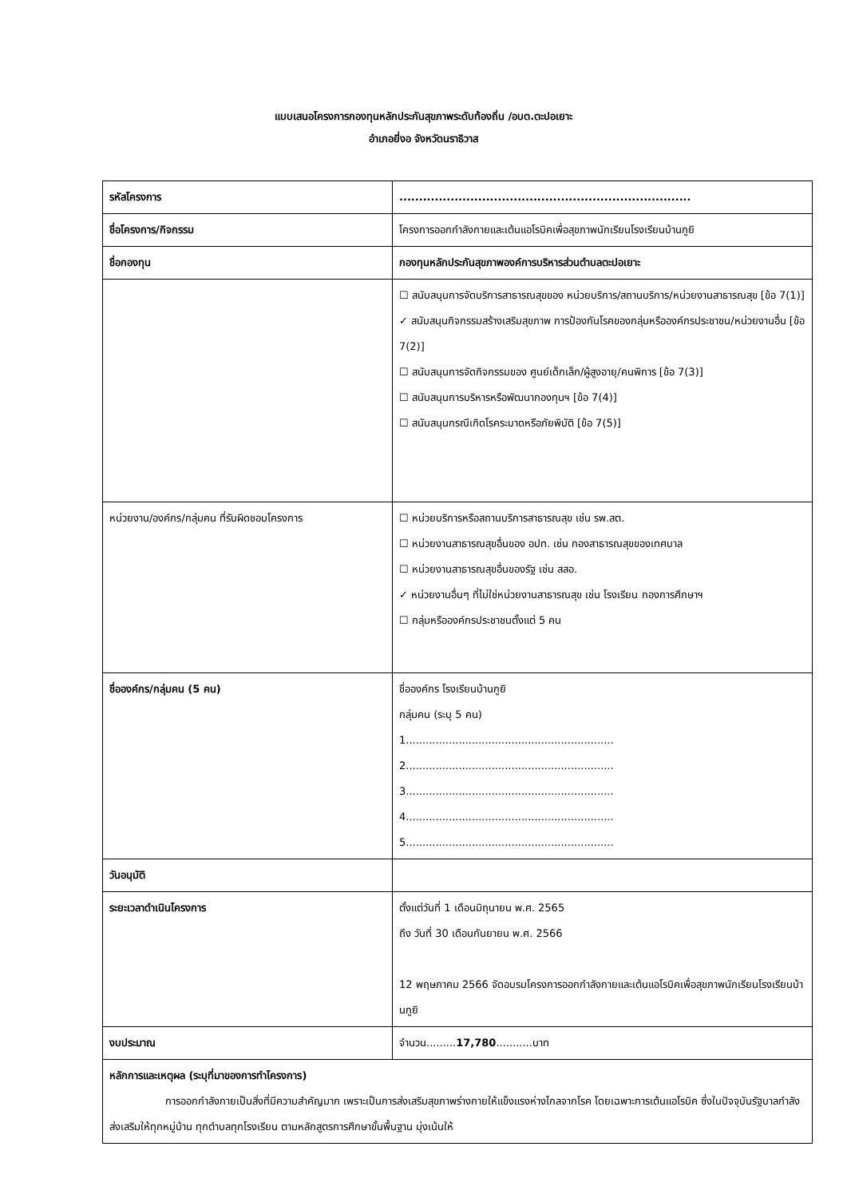แบบเสนอโครงการกองทุนหลักประกันสุขภาพระดับท้องถิ่น /อบต.ตะปอเยาะ
อำเภอยี่งอ จังหวัดนราธิวาส
| รหัสโครงการ | .......................................................................... |
| ชื่อโครงการ/กิจกรรม | โครงการออกกำลังกายและเต้นแอโรบิคเพื่อสุขภาพนักเรียนโรงเรียนบ้านกูยิ |
| ชื่อกองทุน | กองทุนหลักประกันสุขภาพองค์การบริหารส่วนตำบลตะปอเยาะ |
| | ☐ สนับสนุนการจัดบริการสาธารณสุขของ หน่วยบริการ/สถานบริการ/หน่วยงานสาธารณสุข [ข้อ 7(1)] ✓ สนับสนุนกิจกรรมสร้างเสริมสุขภาพ การป้องกันโรคของกลุ่มหรือองค์กรประชาชน/หน่วยงานอื่น [ข้อ 7(2)] ☐ สนับสนุนการจัดกิจกรรมของ ศูนย์เด็กเล็ก/ผู้สูงอายุ/คนพิการ [ข้อ 7(3)] ☐ สนับสนุนการบริหารหรือพัฒนากองทุนฯ [ข้อ 7(4)] ☐ สนับสนุนกรณีเกิดโรคระบาดหรือภัยพิบัติ [ข้อ 7(5)] |
| หน่วยงาน/องค์กร/กลุ่มคน ที่รับผิดชอบโครงการ | ☐ หน่วยบริการหรือสถานบริการสาธารณสุข เช่น รพ.สต. ☐ หน่วยงานสาธารณสุขอื่นของ อปท. เช่น กองสาธารณสุขของเทศบาล ☐ หน่วยงานสาธารณสุขอื่นของรัฐ เช่น สสอ. ✓ หน่วยงานอื่นๆ ที่ไม่ใช่หน่วยงานสาธารณสุข เช่น โรงเรียน กองการศึกษาฯ ☐ กลุ่มหรือองค์กรประชาชนตั้งแต่ 5 คน |
| ชื่อองค์กร/กลุ่มคน (5 คน) | ชื่อองค์กร โรงเรียนบ้านกูยิ กลุ่มคน (ระบุ 5 คน) 1............................................................... 2............................................................... 3............................................................... 4............................................................... 5............................................................... |
| วันอนุมัติ | |
| ระยะเวลาดำเนินโครงการ | ตั้งแต่วันที่ 1 เดือนมิถุนายน พ.ศ. 2565 ถึง วันที่ 30 เดือนกันยายน พ.ศ. 2566 12 พฤษภาคม 2566 จัดอบรมโครงการออกกำลังกายและเต้นแอโรบิคเพื่อสุขภาพนักเรียนโรงเรียนบ้านกูยิ |
| งบประมาณ | จำนวน......... 17,780 ...........บาท |
| หลักการและเหตุผล (ระบุที่มาของการทำโครงการ) การออกกำลังกายเป็นสิ่งที่มีความสำคัญมาก เพราะเป็นการส่งเสริมสุขภาพร่างกายให้แข็งแรงห่างไกลจากโรค โดยเฉพาะการเต้นแอโรบิค ซึ่งในปัจจุบันรัฐบาลกำลังส่งเสริมให้ทุกหมู่บ้าน ทุกตำบลทุกโรงเรียน ตามหลักสูตรการศึกษาขั้นพื้นฐาน มุ่งเน้นให้ | |